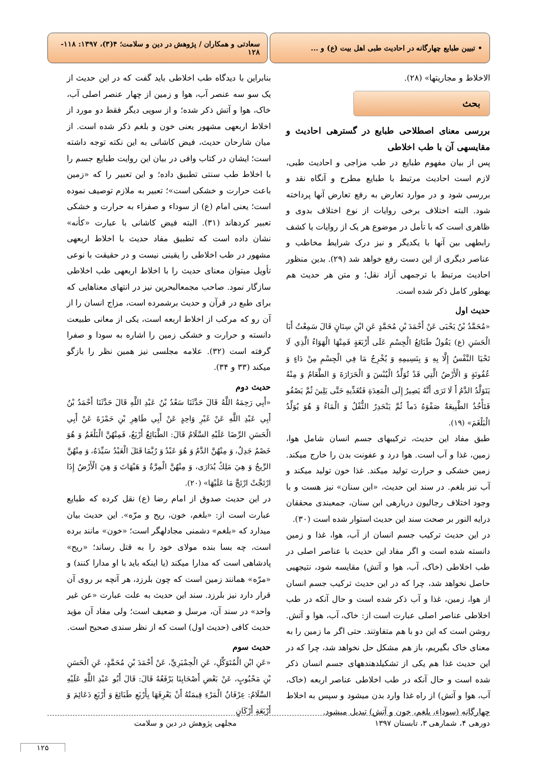• تبیین طبایع چهارگانه در احادیث طبی اهل بیت (ع) و ...
سعادتی و همکاران / پژوهش در دین و سلامت؛ ۴(۳)، ۱۳۹۷: ۱۱۸- ۱۲۸
الاخلاط و مجاریتها» (۲۸).
بحث
بررسی معنای اصطلاحی طبایع در گسترهی احادیث و مقایسهی آن با طب اخلاطی
پس از بیان مفهوم طبایع در طب مزاجی و احادیث طبی، لازم است احادیث مرتبط با طبایع مطرح و آنگاه نقد و بررسی شود و در موارد تعارض به رفع تعارض آنها پرداخته شود. البته اختلاف برخی روایات از نوع اختلاف بدوی و ظاهری است که با تأمل در موضوع هر یک از روایات یا کشف رابطهی بین آنها با یکدیگر و نیز درک شرایط مخاطب و عناصر دیگری از این دست رفع خواهد شد (۲۹). بدین منظور احادیث مرتبط با ترجمهی آزاد نقل؛ و متن هر حدیث هم بهطور کامل ذکر شده است.
حدیث اول
«مُحَمَّدُ بْنُ يَحْيَى عَنْ أَحْمَدَ بْنِ مُحَمَّدٍ عَنِ ابْنِ سِنَانٍ قَالَ سَمِعْتُ أَبَا الْحَسَنِ (ع) يَقُولُ طَبَائِعُ الْجِسْمِ عَلَى أَرْبَعَةٍ فَمِنْهَا الْهَوَاءُ الَّذِي لَا تَحْيَا النَّفْسُ إِلَّا بِهِ وَ بِنَسِيمِهِ وَ يُخْرِجُ مَا فِي الْجِسْمِ مِنْ دَاءٍ وَ عُفُونَةٍ وَ الْأَرْضُ الَّتِي قَدْ تُوَلِّدُ الْيُبْسَ وَ الْحَرَارَةَ وَ الطَّعَامُ وَ مِنْهُ يَتَوَلَّدُ الدَّمُ أَ لَا تَرَى أَنَّهُ يَصِيرُ إِلَى الْمَعِدَةِ فَتُغَذِّيهِ حَتَّى يَلِينَ ثُمَّ يَصْفُو فَتَأْخُذُ الطَّبِيعَةُ صَفْوَهُ دَماً ثُمَّ يَنْحَدِرُ الثُّفْلُ وَ الْمَاءُ وَ هُوَ يُوَلِّدُ الْبَلْغَمَ» (۱۹).
طبق مفاد این حدیث، ترکیبهای جسم انسان شامل هوا، زمین، غذا و آب است. هوا درد و عفونت بدن را خارج میکند. زمین خشکی و حرارت تولید میکند. غذا خون تولید میکند و آب نیز بلغم. در سند این حدیث، «ابن سنان» نیز هست و با وجود اختلاف رجالیون دربارهی ابن سنان، جمعبندی محققان درایه النور بر صحت سند این حدیث استوار شده است (۳۰).
در این حدیث ترکیب جسم انسان از آب، هوا، غذا و زمین دانسته شده است و اگر مفاد این حدیث با عناصر اصلی در طب اخلاطی (خاک، آب، هوا و آتش) مقایسه شود، نتیجهیی حاصل نخواهد شد، چرا که در این حدیث ترکیب جسم انسان از هوا، زمین، غذا و آب ذکر شده است و حال آنکه در طب اخلاطی عناصر اصلی عبارت است از: خاک، آب، هوا و آتش. روشن است که این دو با هم متفاوتند. حتی اگر ما زمین را به معنای خاک بگیریم، باز هم مشکل حل نخواهد شد، چرا که در این حدیث غذا هم یکی از تشکیلدهندههای جسم انسان ذکر شده است و حال آنکه در طب اخلاطی عناصر اربعه (خاک، آب، هوا و آتش) از راه غذا وارد بدن میشود و سپس به اخلاط چهارگانه (سوداء، بلغم، خون و آتش) تبدیل میشود.
بنابراین با دیدگاه طب اخلاطی باید گفت که در این حدیث از یک سو سه عنصر آب، هوا و زمین از چهار عنصر اصلی آب، خاک، هوا و آتش ذکر شده؛ و از سویی دیگر فقط دو مورد از اخلاط اربعهی مشهور یعنی خون و بلغم ذکر شده است. از میان شارحان حدیث، فیض کاشانی به این نکته توجه داشته است؛ ایشان در کتاب وافی در بیان این روایت طبایع جسم را با اخلاط طب سنتی تطبیق داده؛ و این تعبیر را که «زمین باعث حرارت و خشکی است»؛ تعبیر به ملازم توصیف نموده است؛ یعنی امام (ع) از سوداء و صفراء به حرارت و خشکی تعبیر کردهاند (۳۱). البته فیض کاشانی با عبارت «کأنه» نشان داده است که تطبیق مفاد حدیث با اخلاط اربعهی مشهور در طب اخلاطی را یقینی نیست و در حقیقت با نوعی تأویل میتوان معنای حدیث را با اخلاط اربعهی طب اخلاطی سازگار نمود. صاحب مجمعالبحرین نیز در انتهای معناهایی که برای طبع در قرآن و حدیث برشمرده است، مزاج انسان را از آن رو که مرکب از اخلاط اربعه است، یکی از معانی طبیعت دانسته و حرارت و خشکی زمین را اشاره به سودا و صفرا گرفته است (۳۲). علامه مجلسی نیز همین نظر را بازگو میکند (۳۳ و ۳۴).
حدیث دوم
«أَبِي رَحِمَهُ اللَّهُ قَالَ حَدَّثَنَا سَعْدُ بْنُ عَبْدِ اللَّهِ قَالَ حَدَّثَنَا أَحْمَدُ بْنُ أَبِي عَبْدِ اللَّهِ عَنْ غَيْرِ وَاحِدٍ عَنْ أَبِي طَاهِرِ بْنِ حَمْزَةَ عَنْ أَبِي الْحَسَنِ الرِّضَا عَلَيْهِ السَّلَامُ قَالَ: الطَّبَائِعُ أَرْبَعٌ، فَمِنْهُنَّ الْبَلْغَمُ وَ هُوَ خَصْمٌ جَدِلٌ، وَ مِنْهُنَّ الدَّمُ وَ هُوَ عَبْدٌ وَ رُبَّمَا قَتَلَ الْعَبْدُ سَيِّدَهُ، وَ مِنْهُنَّ الرِّيحُ وَ هِيَ مَلِكٌ يُدَارَى، وَ مِنْهُنَّ الْمِرَّةُ وَ هَيْهَاتَ وَ هِيَ الْأَرْضُ إِذَا ارْتَجَّتْ ارْتَجَّ مَا عَلَيْهَا» (۲۰).
در این حدیث صدوق از امام رضا (ع) نقل کرده که طبایع عبارت است از: «بلغم، خون، ریح و مرّه». این حدیث بیان میدارد که «بلغم» دشمنی مجادلهگر است؛ «خون» مانند برده است، چه بسا بنده مولای خود را به قتل رساند؛ «ریح» پادشاهی است که مدارا میکند (یا اینکه باید با او مدارا کنند) و «مرّه» همانند زمین است که چون بلرزد، هر آنچه بر روی آن قرار دارد نیز بلرزد. سند این حدیث به علت عبارت «عن غیر واحد» در سند آن، مرسل و ضعیف است؛ ولی مفاد آن مؤید حدیث کافی (حدیث اول) است که از نظر سندی صحیح است.
حدیث سوم
«عَنِ ابْنِ الْمُتَوَكِّلِ، عَنِ الْحِمْيَرِيِّ، عَنْ أَحْمَدَ بْنِ مُحَمَّدٍ، عَنِ الْحَسَنِ بْنِ مَحْبُوبٍ، عَنْ بَعْضِ أَصْحَابِنَا يَرْفَعُهُ قَالَ: قَالَ أَبُو عَبْدِ اللَّهِ عَلَيْهِ السَّلَامُ: عِرْفَانُ الْمَرْءِ قِيمَتُهُ أَنْ يَعْرِفَهَا بِأَرْبَعِ طَبَائِعَ وَ أَرْبَعِ دَعَائِمَ وَ أَرْبَعَةِ أَرْكَانٍ
دورهی ۴، شمارهی ۳، تابستان ۱۳۹۷ مجلهی پژوهش در دین و سلامت
۱۲۵